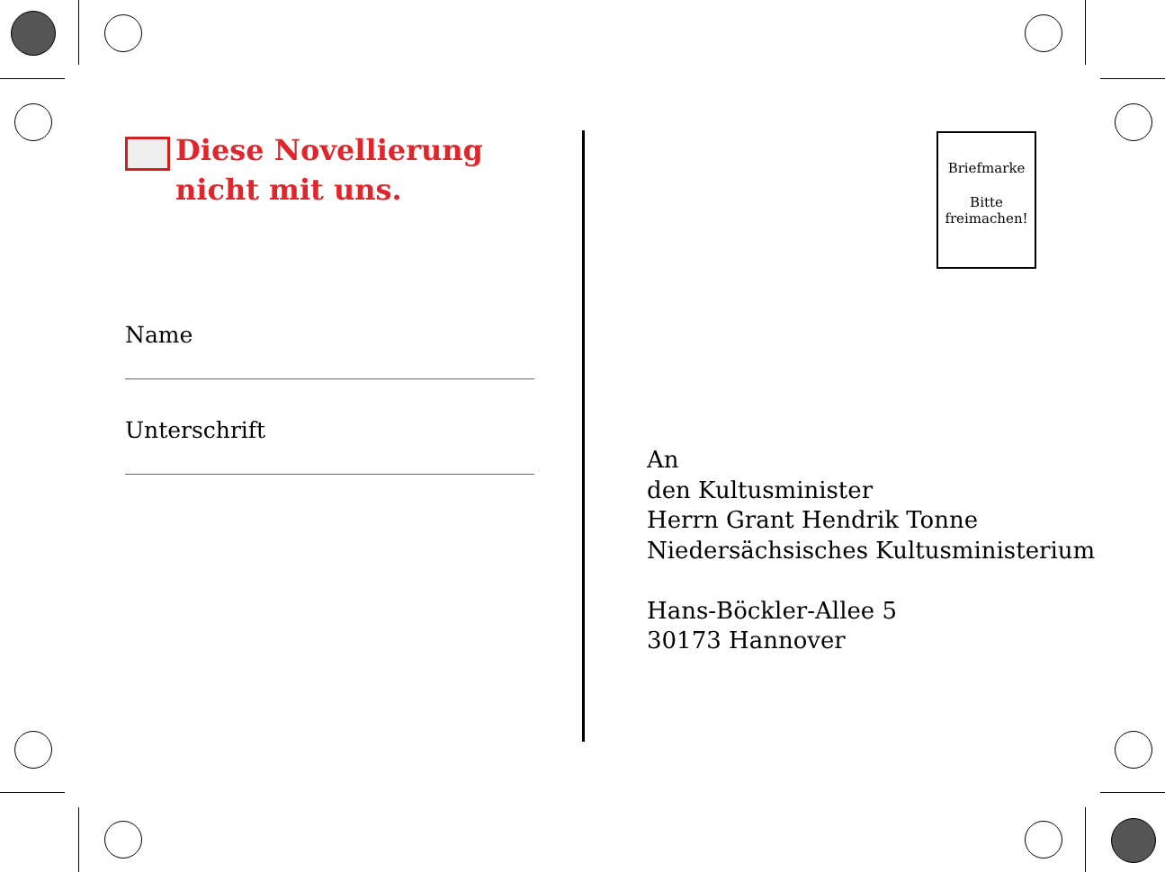Diese Novellierung
nicht mit uns.
Name
Unterschrift
Briefmarke
Bitte
freimachen!
An
den Kultusminister
Herrn Grant Hendrik Tonne
Niedersächsisches Kultusministerium
Hans-Böckler-Allee 5
30173 Hannover